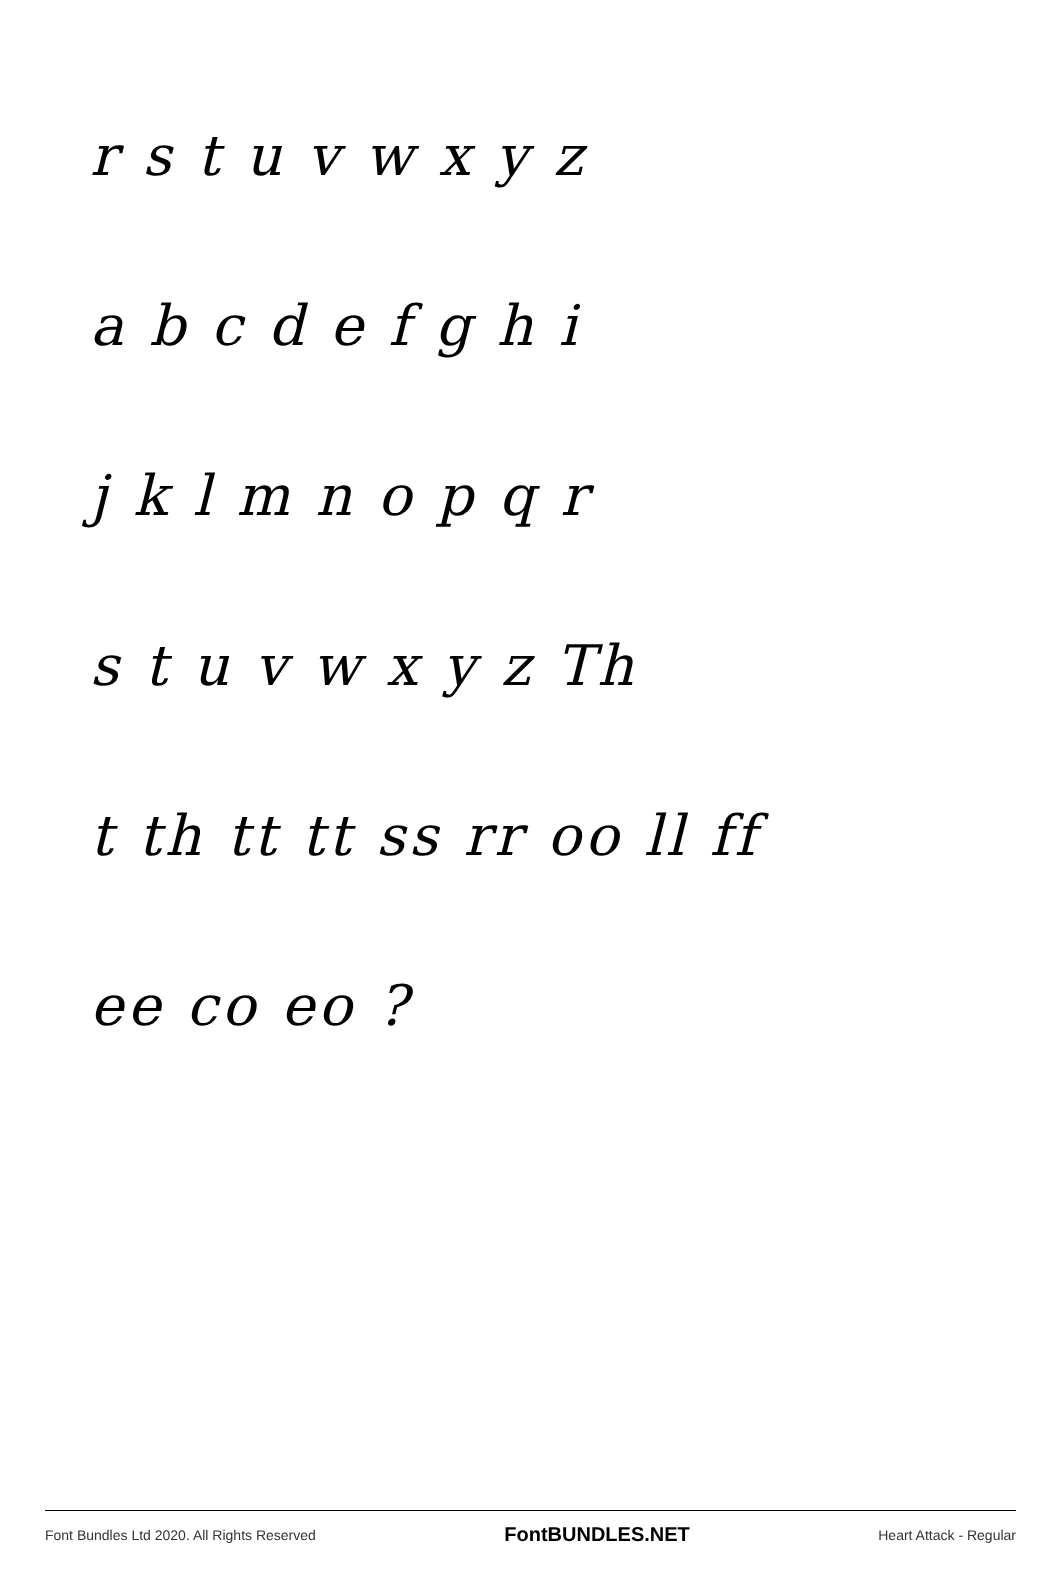r s t u v w x y z
a b c d e f g h i
j k l m n o p q r
s t u v w x y z Th
t th tt tt ss rr oo ll ff
ee co eo ?
Font Bundles Ltd 2020. All Rights Reserved FontBUNDLES.NET Heart Attack - Regular